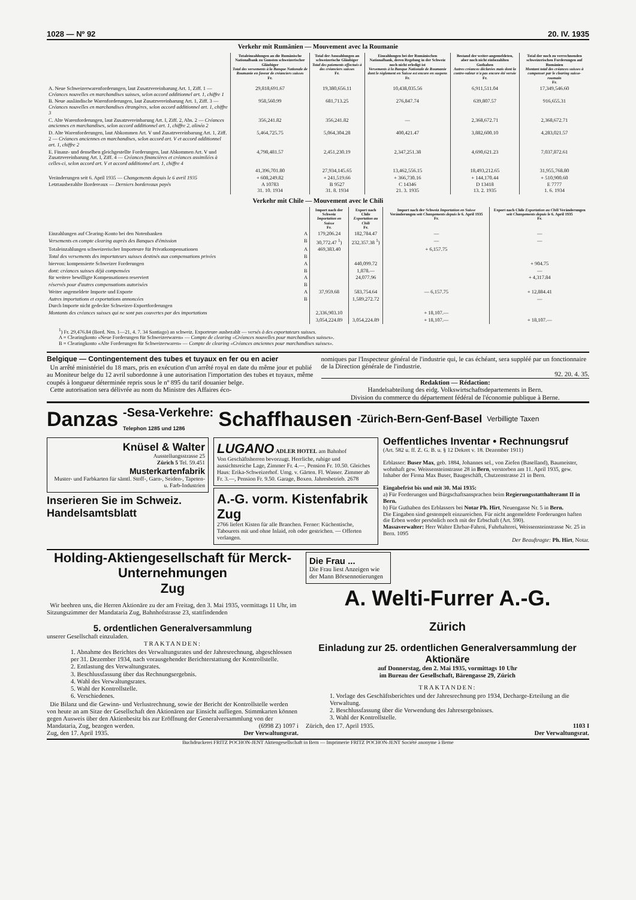1028 — Nº 92 20. IV. 1935
Verkehr mit Rumänien — Mouvement avec la Roumanie
| | Totaleinzahlungen an die Rumänische Nationalbank zu Gunsten schweizerischer Gläubiger Total des versements à la Banque Nationale de Roumanie en faveur de créanciers suisses Fr. | Total der Auszahlungen an schweizerische Gläubiger Total des paiements effectués à des créanciers suisses Fr. | Einzahlungen bei der Rumänischen Nationalbank, deren Regelung in der Schweiz noch nicht erledigt ist Versements à la Banque Nationale de Roumanie dont le règlement en Suisse est encore en suspens Fr. | Bestand der weiter-angemeldeten, aber noch nicht einbezahlten Guthaben Autres créances déclarées mais dont la contre-valeur n'a pas encore été versée Fr. | Total der noch zu verrechnenden schweizerischen Forderungen auf Rumänien Montant total des créances suisses à compenser par le clearing suisse-roumain Fr. |
| A. Neue Schweizerwarenforderungen, laut Zusatzvereinbarung Art. 1, Ziff. 1 — Créances nouvelles en marchandises suisses, selon accord additionnel art. 1, chiffre 1 | 29,818,691.67 | 19,380,656.11 | 10,438,035.56 | 6,911,511.04 | 17,349,546.60 |
| B. Neue ausländische Warenforderungen, laut Zusatzvereinbarung Art. 1, Ziff. 3 — Créances nouvelles en marchandises étrangères, selon accord additionnel art. 1, chiffre 3 | 958,560.99 | 681,713.25 | 276,847.74 | 639,807.57 | 916,655.31 |
| C. Alte Warenforderungen, laut Zusatzvereinbarung Art. I, Ziff. 2, Abs. 2 — Créances anciennes en marchandises, selon accord additionnel art. 1, chiffre 2, alinéa 2 | 356,241.82 | 356,241.82 | — | 2,368,672.71 | 2,368,672.71 |
| D. Alte Warenforderungen, laut Abkommen Art. V und Zusatzvereinbarung Art. 1, Ziff. 2 — Créances anciennes en marchandises, selon accord art. V et accord additionnel art. 1, chiffre 2 | 5,464,725.75 | 5,064,304.28 | 400,421.47 | 3,882,600.10 | 4,283,021.57 |
| E. Finanz- und denselben gleichgestellte Forderungen, laut Abkommen Art. V und Zusatzvereinbarung Art. I, Ziff. 4 — Créances financières et créances assimilées à celles-ci, selon accord art. V et accord additionnel art. 1, chiffre 4 | 4,798,481.57 | 2,451,230.19 | 2,347,251.38 | 4,690,621.23 | 7,037,872.61 |
| | 41,396,701.80 | 27,934,145.65 | 13,462,556.15 | 18,493,212.65 | 31,955,768.80 |
| Veränderungen seit 6. April 1935 — Changements depuis le 6 avril 1935 | + 608,249.82 | + 241,519.66 | + 366,730.16 | + 144,170.44 | + 510,900.60 |
| Letztausbezahlte Bordereaux — Derniers bordereaux payés | A 10783 31. 10. 1934 | B 9527 31. 8. 1934 | C 14346 21. 3. 1935 | D 13418 13. 2. 1935 | E 7777 1. 6. 1934 |
Verkehr mit Chile — Mouvement avec le Chili
| | | Import nach der Schweiz Importation en Suisse Fr. | Export nach Chile Exportation au Chili Fr. | Import nach der Schweiz Importation en Suisse Veränderungen seit Changements depuis le 6. April 1935 Fr. | Export nach Chile Exportation au Chili Veränderungen seit Changements depuis le 6. April 1935 Fr. |
| Einzahlungen auf Clearing-Konto bei den Notenbanken | A | 179,206.24 | 182,784.47 | — | — |
| Versements en compte clearing auprès des Banques d'émission | B | 30,772.47 <sup>1</sup>) | 232,357.38 <sup>1</sup>) | — | — |
| Totaleinzahlungen schweizerischer Importeure für Privatkompensationen | A | 469,383.40 | | + 6,157.75 | |
| Total des versements des importateurs suisses destinés aux compensations privées | B | | | | |
| hiervon: kompensierte Schweizer Forderungen | A | | 440,099.72 | | + 904.75 |
| dont: créances suisses déjà compensées | B | | 1,878.— | | — |
| für weitere bewilligte Kompensationen reserviert | A | | 24,077.96 | | + 4,317.84 |
| réservés pour d'autres compensations autorisées | B | | | | |
| Weiter angemeldete Importe und Exporte | A | 37,959.68 | 583,754.64 | — 6,157.75 | + 12,884.41 |
| Autres importations et exportations annoncées | B | | 1,589,272.72 | | — |
| Durch Importe nicht gedeckte Schweizer-Exportforderungen | | | | | |
| Montants des créances suisses qui ne sont pas couvertes par des importations | | 2,336,903.10 | | + 18,107.— | |
| | | 3,054,224.89 | 3,054,224.89 | + 18,107.— | + 18,107.— |
<sup>1</sup>) Fr. 29,476.84 (Bord. Nrn. 1—21, 4. 7. 34 Santiago) an schweiz. Exporteure ausbezahlt — versés à des exportateurs suisses.
A = Clearingkonto «Neue Forderungen für Schweizerwaren» — Compte de clearing «Créances nouvelles pour marchandises suisses».
B = Clearingkonto «Alte Forderungen für Schweizerwaren» — Compte de clearing «Créances anciennes pour marchandises suisses».
Belgique — Contingentement des tubes et tuyaux en fer ou en acier
Un arrêté ministériel du 18 mars, pris en exécution d'un arrêté royal en date du même jour et publié au Moniteur belge du 12 avril subordonne à une autorisation l'importation des tubes et tuyaux, même coupés à longueur déterminée repris sous le nº 895 du tarif douanier belge.
Cette autorisation sera délivrée au nom du Ministre des Affaires éco-
nomiques par l'Inspecteur général de l'industrie qui, le cas échéant, sera suppléé par un fonctionnaire de la Direction générale de l'industrie.
92. 20. 4. 35.
Redaktion — Rédaction:
Handelsabteilung des eidg. Volkswirtschaftsdepartements in Bern.
Division du commerce du département fédéral de l'économie publique à Berne.
Danzas -Sesa-Verkehre:
Telephon 1285 und 1286 Schaffhausen -Zürich-Bern-Genf-Basel Verbilligte Taxen
Knüsel & Walter
Ausstellungsstrasse 25
Zürich 5 Tel. 59.451
Musterkartenfabrik
Muster- und Farbkarten für sämtl. Stoff-, Garn-, Seiden-, Tapeten- u. Farb-Industrien
Inserieren Sie im Schweiz. Handelsamtsblatt
LUGANO ADLER HOTEL am Bahnhof
Von Geschäftsherren bevorzugt. Herrliche, ruhige und aussichtsreiche Lage, Zimmer Fr. 4.—, Pension Fr. 10.50. Gleiches Haus: Erika-Schweizerhof. Umg. v. Gärten. Fl. Wasser. Zimmer ab Fr. 3.—, Pension Fr. 9.50. Garage, Boxen. Jahresbetrieb. 2678
A.-G. vorm. Kistenfabrik Zug
2766 liefert Kisten für alle Branchen. Ferner: Küchentische, Tabourets mit und ohne Inlaid, roh oder gestrichen. — Offerten verlangen.
Oeffentliches Inventar • Rechnungsruf
(Art. 582 u. ff. Z. G. B. u. § 12 Dekret v. 18. Dezember 1911)
Erblasser: Buser Max, geb. 1884, Johannes sel., von Ziefen (Baselland), Baumeister, wohnhaft gew. Weissensteinstrasse 28 in Bern, verstorben am 11. April 1935, gew. Inhaber der Firma Max Buser, Baugeschäft, Chutzenstrasse 21 in Bern.
Eingabefrist bis und mit 30. Mai 1935:
a) Für Forderungen und Bürgschaftsansprachen beim Regierungsstatthalteramt II in Bern.
b) Für Guthaben des Erblassers bei Notar Ph. Hirt, Neuengasse Nr. 5 in Bern.
Die Eingaben sind gestempelt einzureichen. Für nicht angemeldete Forderungen haften die Erben weder persönlich noch mit der Erbschaft (Art. 590).
Massaverwalter: Herr Walter Ehrbar-Fahrni, Fuhrhalterei, Weissensteinstrasse Nr. 25 in Bern. 1095
Der Beauftragte: Ph. Hirt, Notar.
Holding-Aktiengesellschaft für Merck-Unternehmungen
Zug
Wir beehren uns, die Herren Aktionäre zu der am Freitag, den 3. Mai 1935, vormittags 11 Uhr, im Sitzungszimmer der Mandataria Zug, Bahnhofstrasse 23, stattfindenden
5. ordentlichen Generalversammlung
unserer Gesellschaft einzuladen.
TRAKTANDEN:
1. Abnahme des Berichtes des Verwaltungsrates und der Jahresrechnung, abgeschlossen per 31. Dezember 1934, nach vorausgehender Berichterstattung der Kontrollstelle.
2. Entlastung des Verwaltungsrates.
3. Beschlussfassung über das Rechnungsergebnis.
4. Wahl des Verwaltungsrates.
5. Wahl der Kontrollstelle.
6. Verschiedenes.
Die Bilanz und die Gewinn- und Verlustrechnung, sowie der Bericht der Kontrollstelle werden von heute an am Sitze der Gesellschaft den Aktionären zur Einsicht aufliegen. Stimmkarten können gegen Ausweis über den Aktienbesitz bis zur Eröffnung der Generalversammlung von der Mandataria, Zug, bezogen werden. (6998 Z) 1097 i
Zug, den 17. April 1935. Der Verwaltungsrat.
Die Frau ...
Die Frau liest Anzeigen wie der Mann Börsennotierungen
A. Welti-Furrer A.-G.
Zürich
Einladung zur 25. ordentlichen Generalversammlung der Aktionäre
auf Donnerstag, den 2. Mai 1935, vormittags 10 Uhr
im Bureau der Gesellschaft, Bärengasse 29, Zürich
TRAKTANDEN:
1. Vorlage des Geschäftsberichtes und der Jahresrechnung pro 1934, Decharge-Erteilung an die Verwaltung.
2. Beschlussfassung über die Verwendung des Jahresergebnisses.
3. Wahl der Kontrollstelle.
Zürich, den 17. April 1935. 1103 I
Der Verwaltungsrat.
Buchdruckerei FRITZ POCHON-JENT Aktiengesellschaft in Bern — Imprimerie FRITZ POCHON-JENT Société anonyme à Berne